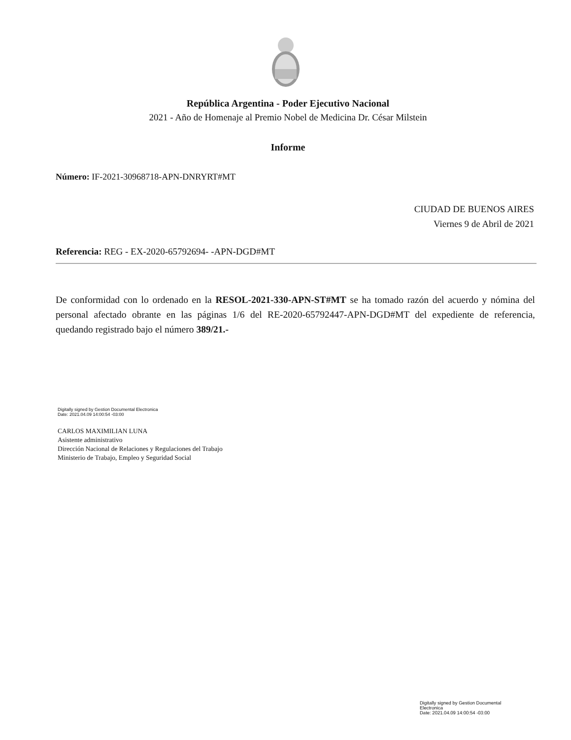República Argentina - Poder Ejecutivo Nacional
2021 - Año de Homenaje al Premio Nobel de Medicina Dr. César Milstein
Informe
Número: IF-2021-30968718-APN-DNRYRT#MT
CIUDAD DE BUENOS AIRES
Viernes 9 de Abril de 2021
Referencia: REG - EX-2020-65792694- -APN-DGD#MT
De conformidad con lo ordenado en la RESOL-2021-330-APN-ST#MT se ha tomado razón del acuerdo y nómina del personal afectado obrante en las páginas 1/6 del RE-2020-65792447-APN-DGD#MT del expediente de referencia, quedando registrado bajo el número 389/21.-
Digitally signed by Gestion Documental Electronica
Date: 2021.04.09 14:00:54 -03:00
CARLOS MAXIMILIAN LUNA
Asistente administrativo
Dirección Nacional de Relaciones y Regulaciones del Trabajo
Ministerio de Trabajo, Empleo y Seguridad Social
Digitally signed by Gestion Documental
Electronica
Date: 2021.04.09 14:00:54 -03:00